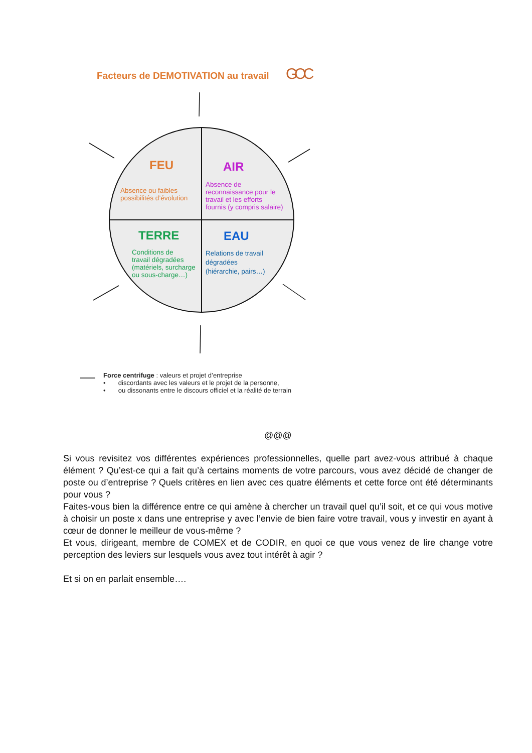Facteurs de DEMOTIVATION au travail
GOC
FEU
Absence ou faibles
possibilités d’évolution
AIR
Absence de
reconnaissance pour le
travail et les efforts
fournis (y compris salaire)
TERRE
Conditions de
travail dégradées
(matériels, surcharge
ou sous-charge…)
EAU
Relations de travail
dégradées
(hiérarchie, pairs…)
Force centrifuge : valeurs et projet d’entreprise
• discordants avec les valeurs et le projet de la personne,
• ou dissonants entre le discours officiel et la réalité de terrain
@@@
Si vous revisitez vos différentes expériences professionnelles, quelle part avez-vous attribué à chaque élément ? Qu’est-ce qui a fait qu’à certains moments de votre parcours, vous avez décidé de changer de poste ou d’entreprise ? Quels critères en lien avec ces quatre éléments et cette force ont été déterminants pour vous ?
Faites-vous bien la différence entre ce qui amène à chercher un travail quel qu’il soit, et ce qui vous motive à choisir un poste x dans une entreprise y avec l’envie de bien faire votre travail, vous y investir en ayant à cœur de donner le meilleur de vous-même ?
Et vous, dirigeant, membre de COMEX et de CODIR, en quoi ce que vous venez de lire change votre perception des leviers sur lesquels vous avez tout intérêt à agir ?
Et si on en parlait ensemble….